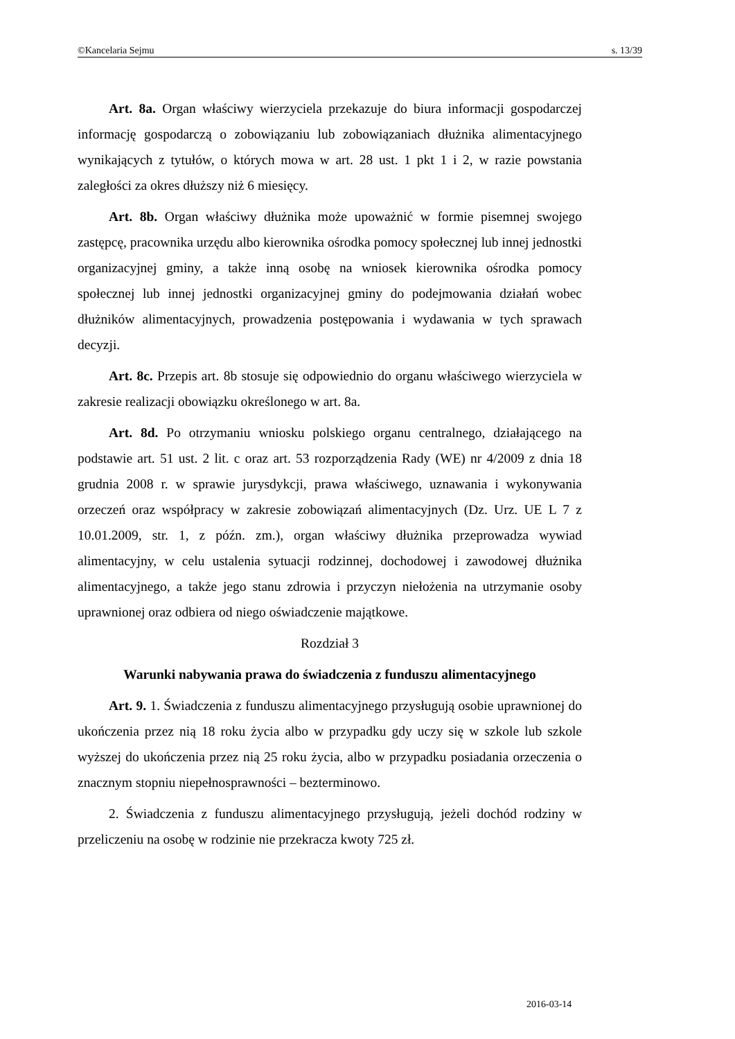©Kancelaria Sejmu s. 13/39
Art. 8a. Organ właściwy wierzyciela przekazuje do biura informacji gospodarczej informację gospodarczą o zobowiązaniu lub zobowiązaniach dłużnika alimentacyjnego wynikających z tytułów, o których mowa w art. 28 ust. 1 pkt 1 i 2, w razie powstania zaległości za okres dłuższy niż 6 miesięcy.
Art. 8b. Organ właściwy dłużnika może upoważnić w formie pisemnej swojego zastępcę, pracownika urzędu albo kierownika ośrodka pomocy społecznej lub innej jednostki organizacyjnej gminy, a także inną osobę na wniosek kierownika ośrodka pomocy społecznej lub innej jednostki organizacyjnej gminy do podejmowania działań wobec dłużników alimentacyjnych, prowadzenia postępowania i wydawania w tych sprawach decyzji.
Art. 8c. Przepis art. 8b stosuje się odpowiednio do organu właściwego wierzyciela w zakresie realizacji obowiązku określonego w art. 8a.
Art. 8d. Po otrzymaniu wniosku polskiego organu centralnego, działającego na podstawie art. 51 ust. 2 lit. c oraz art. 53 rozporządzenia Rady (WE) nr 4/2009 z dnia 18 grudnia 2008 r. w sprawie jurysdykcji, prawa właściwego, uznawania i wykonywania orzeczeń oraz współpracy w zakresie zobowiązań alimentacyjnych (Dz. Urz. UE L 7 z 10.01.2009, str. 1, z późn. zm.), organ właściwy dłużnika przeprowadza wywiad alimentacyjny, w celu ustalenia sytuacji rodzinnej, dochodowej i zawodowej dłużnika alimentacyjnego, a także jego stanu zdrowia i przyczyn niełożenia na utrzymanie osoby uprawnionej oraz odbiera od niego oświadczenie majątkowe.
Rozdział 3
Warunki nabywania prawa do świadczenia z funduszu alimentacyjnego
Art. 9. 1. Świadczenia z funduszu alimentacyjnego przysługują osobie uprawnionej do ukończenia przez nią 18 roku życia albo w przypadku gdy uczy się w szkole lub szkole wyższej do ukończenia przez nią 25 roku życia, albo w przypadku posiadania orzeczenia o znacznym stopniu niepełnosprawności – bezterminowo.
2. Świadczenia z funduszu alimentacyjnego przysługują, jeżeli dochód rodziny w przeliczeniu na osobę w rodzinie nie przekracza kwoty 725 zł.
2016-03-14